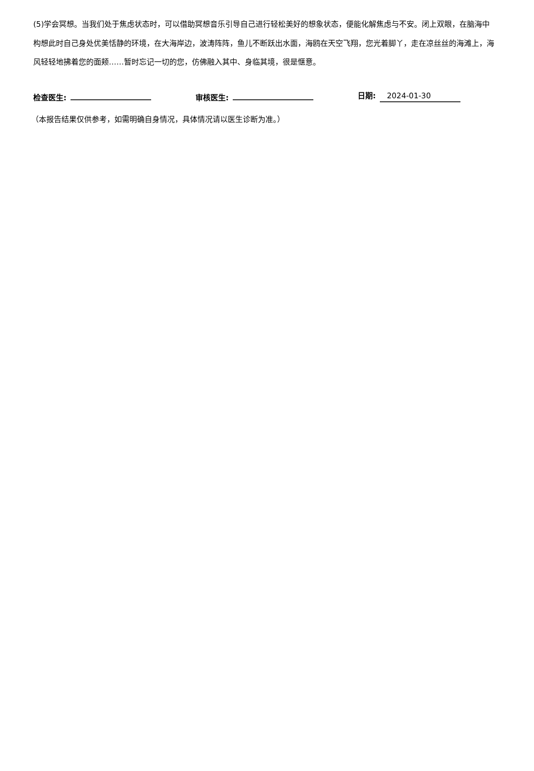(5)学会冥想。当我们处于焦虑状态时，可以借助冥想音乐引导自己进行轻松美好的想象状态，便能化解焦虑与不安。闭上双眼，在脑海中构想此时自己身处优美恬静的环境，在大海岸边，波涛阵阵，鱼儿不断跃出水面，海鸥在天空飞翔，您光着脚丫，走在凉丝丝的海滩上，海风轻轻地拂着您的面颊……暂时忘记一切的您，仿佛融入其中、身临其境，很是惬意。
检查医生:
审核医生:
日期: 2024-01-30
（本报告结果仅供参考，如需明确自身情况，具体情况请以医生诊断为准。）